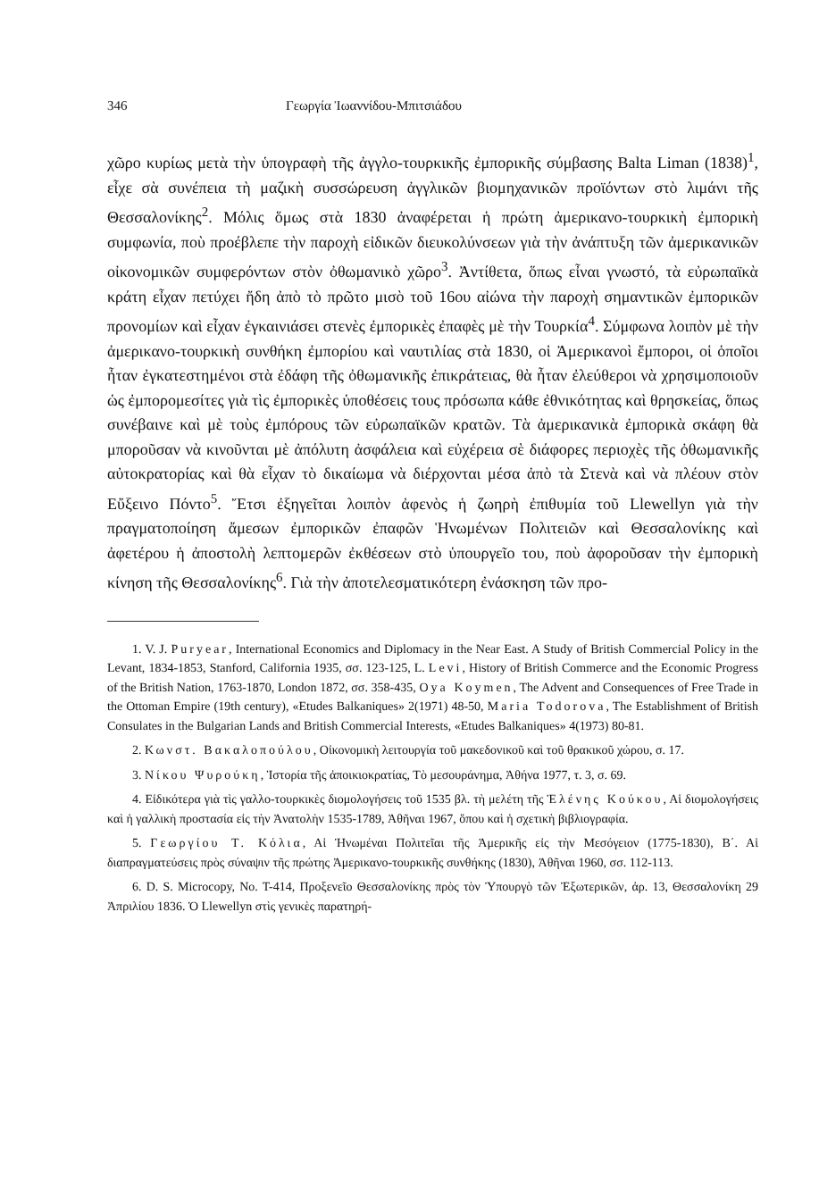346 Γεωργία Ἰωαννίδου-Μπιτσιάδου
χῶρο κυρίως μετὰ τὴν ὑπογραφὴ τῆς ἀγγλο-τουρκικῆς ἐμπορικῆς σύμβασης Balta Liman (1838)<sup>1</sup>, εἶχε σὰ συνέπεια τὴ μαζικὴ συσσώρευση ἀγγλικῶν βιομηχανικῶν προϊόντων στὸ λιμάνι τῆς Θεσσαλονίκης<sup>2</sup>. Μόλις ὅμως στὰ 1830 ἀναφέρεται ἡ πρώτη ἀμερικανο-τουρκικὴ ἐμπορικὴ συμφωνία, ποὺ προέβλεπε τὴν παροχὴ εἰδικῶν διευκολύνσεων γιὰ τὴν ἀνάπτυξη τῶν ἀμερικανικῶν οἰκονομικῶν συμφερόντων στὸν ὀθωμανικὸ χῶρο<sup>3</sup>. Ἀντίθετα, ὅπως εἶναι γνωστό, τὰ εὐρωπαϊκὰ κράτη εἶχαν πετύχει ἤδη ἀπὸ τὸ πρῶτο μισὸ τοῦ 16ου αἰώνα τὴν παροχὴ σημαντικῶν ἐμπορικῶν προνομίων καὶ εἶχαν ἐγκαινιάσει στενὲς ἐμπορικὲς ἐπαφὲς μὲ τὴν Τουρκία<sup>4</sup>. Σύμφωνα λοιπὸν μὲ τὴν ἀμερικανο-τουρκικὴ συνθήκη ἐμπορίου καὶ ναυτιλίας στὰ 1830, οἱ Ἀμερικανοὶ ἔμποροι, οἱ ὁποῖοι ἦταν ἐγκατεστημένοι στὰ ἐδάφη τῆς ὀθωμανικῆς ἐπικράτειας, θὰ ἦταν ἐλεύθεροι νὰ χρησιμοποιοῦν ὡς ἐμπορομεσίτες γιὰ τὶς ἐμπορικὲς ὑποθέσεις τους πρόσωπα κάθε ἐθνικότητας καὶ θρησκείας, ὅπως συνέβαινε καὶ μὲ τοὺς ἐμπόρους τῶν εὐρωπαϊκῶν κρατῶν. Τὰ ἀμερικανικὰ ἐμπορικὰ σκάφη θὰ μποροῦσαν νὰ κινοῦνται μὲ ἀπόλυτη ἀσφάλεια καὶ εὐχέρεια σὲ διάφορες περιοχὲς τῆς ὀθωμανικῆς αὐτοκρατορίας καὶ θὰ εἶχαν τὸ δικαίωμα νὰ διέρχονται μέσα ἀπὸ τὰ Στενὰ καὶ νὰ πλέουν στὸν Εὔξεινο Πόντο<sup>5</sup>. Ἔτσι ἐξηγεῖται λοιπὸν ἀφενὸς ἡ ζωηρὴ ἐπιθυμία τοῦ Llewellyn γιὰ τὴν πραγματοποίηση ἄμεσων ἐμπορικῶν ἐπαφῶν Ἡνωμένων Πολιτειῶν καὶ Θεσσαλονίκης καὶ ἀφετέρου ἡ ἀποστολὴ λεπτομερῶν ἐκθέσεων στὸ ὑπουργεῖο του, ποὺ ἀφοροῦσαν τὴν ἐμπορικὴ κίνηση τῆς Θεσσαλονίκης<sup>6</sup>. Γιὰ τὴν ἀποτελεσματικότερη ἐνάσκηση τῶν προ-
1. V. J. Puryear, International Economics and Diplomacy in the Near East. A Study of British Commercial Policy in the Levant, 1834-1853, Stanford, California 1935, σσ. 123-125, L. Levi, History of British Commerce and the Economic Progress of the British Nation, 1763-1870, London 1872, σσ. 358-435, Oya Koymen, The Advent and Consequences of Free Trade in the Ottoman Empire (19th century), «Etudes Balkaniques» 2(1971) 48-50, Maria Todorova, The Establishment of British Consulates in the Bulgarian Lands and British Commercial Interests, «Etudes Balkaniques» 4(1973) 80-81.
2. Κωνστ. Βακαλοπούλου, Οἰκονομικὴ λειτουργία τοῦ μακεδονικοῦ καὶ τοῦ θρακικοῦ χώρου, σ. 17.
3. Νίκου Ψυρούκη, Ἱστορία τῆς ἀποικιοκρατίας, Τὸ μεσουράνημα, Ἀθήνα 1977, τ. 3, σ. 69.
4. Εἰδικότερα γιὰ τὶς γαλλο-τουρκικὲς διομολογήσεις τοῦ 1535 βλ. τὴ μελέτη τῆς Ἑλένης Κούκου, Αἱ διομολογήσεις καὶ ἡ γαλλικὴ προστασία εἰς τὴν Ἀνατολὴν 1535-1789, Ἀθῆναι 1967, ὅπου καὶ ἡ σχετικὴ βιβλιογραφία.
5. Γεωργίου Τ. Κόλια, Αἱ Ἡνωμέναι Πολιτεῖαι τῆς Ἀμερικῆς εἰς τὴν Μεσόγειον (1775-1830), Β΄. Αἱ διαπραγματεύσεις πρὸς σύναψιν τῆς πρώτης Ἀμερικανο-τουρκικῆς συνθήκης (1830), Ἀθῆναι 1960, σσ. 112-113.
6. D. S. Microcopy, No. T-414, Προξενεῖο Θεσσαλονίκης πρὸς τὸν Ὑπουργὸ τῶν Ἐξωτερικῶν, ἀρ. 13, Θεσσαλονίκη 29 Ἀπριλίου 1836. Ὁ Llewellyn στὶς γενικὲς παρατηρή-